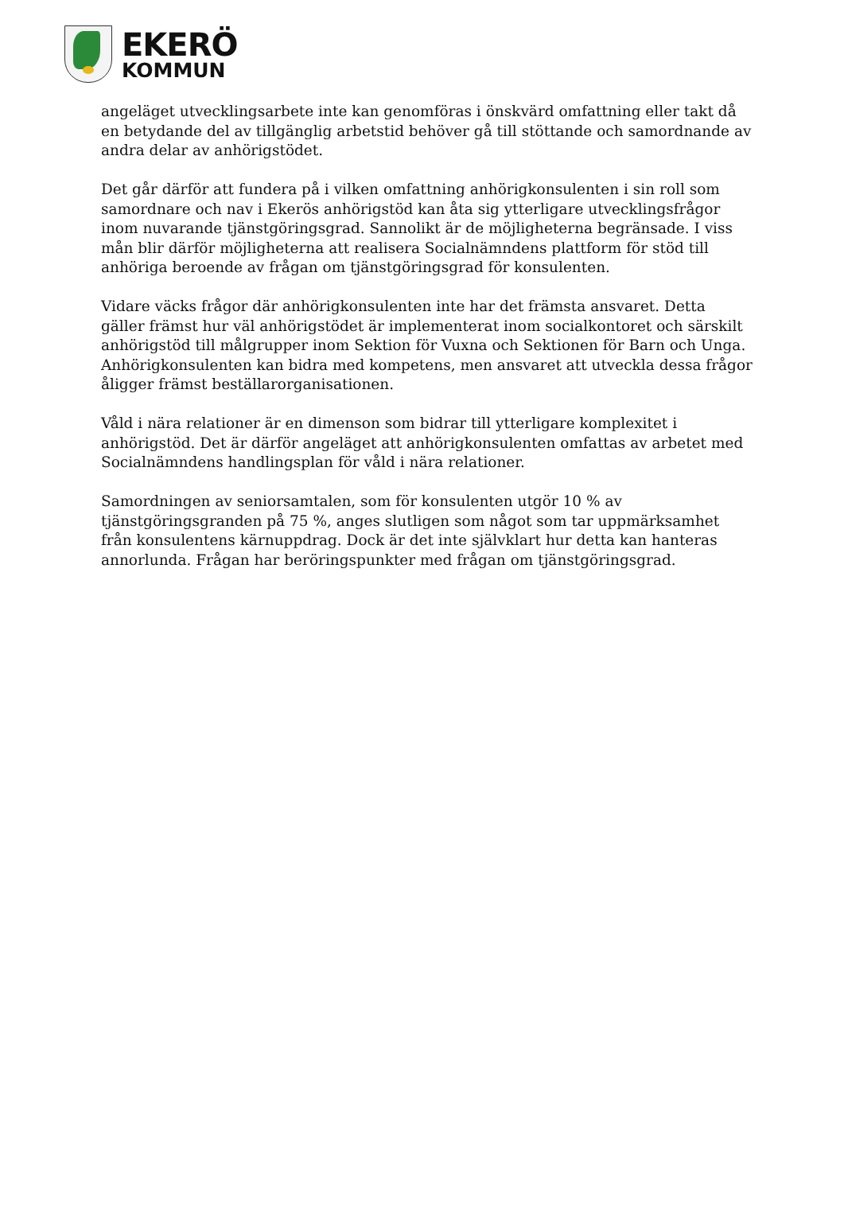EKERÖ
KOMMUN
angeläget utvecklingsarbete inte kan genomföras i önskvärd omfattning eller takt då en betydande del av tillgänglig arbetstid behöver gå till stöttande och samordnande av andra delar av anhörigstödet.
Det går därför att fundera på i vilken omfattning anhörigkonsulenten i sin roll som samordnare och nav i Ekerös anhörigstöd kan åta sig ytterligare utvecklingsfrågor inom nuvarande tjänstgöringsgrad. Sannolikt är de möjligheterna begränsade. I viss mån blir därför möjligheterna att realisera Socialnämndens plattform för stöd till anhöriga beroende av frågan om tjänstgöringsgrad för konsulenten.
Vidare väcks frågor där anhörigkonsulenten inte har det främsta ansvaret. Detta gäller främst hur väl anhörigstödet är implementerat inom socialkontoret och särskilt anhörigstöd till målgrupper inom Sektion för Vuxna och Sektionen för Barn och Unga. Anhörigkonsulenten kan bidra med kompetens, men ansvaret att utveckla dessa frågor åligger främst beställarorganisationen.
Våld i nära relationer är en dimenson som bidrar till ytterligare komplexitet i anhörigstöd. Det är därför angeläget att anhörigkonsulenten omfattas av arbetet med Socialnämndens handlingsplan för våld i nära relationer.
Samordningen av seniorsamtalen, som för konsulenten utgör 10 % av tjänstgöringsgranden på 75 %, anges slutligen som något som tar uppmärksamhet från konsulentens kärnuppdrag. Dock är det inte självklart hur detta kan hanteras annorlunda. Frågan har beröringspunkter med frågan om tjänstgöringsgrad.